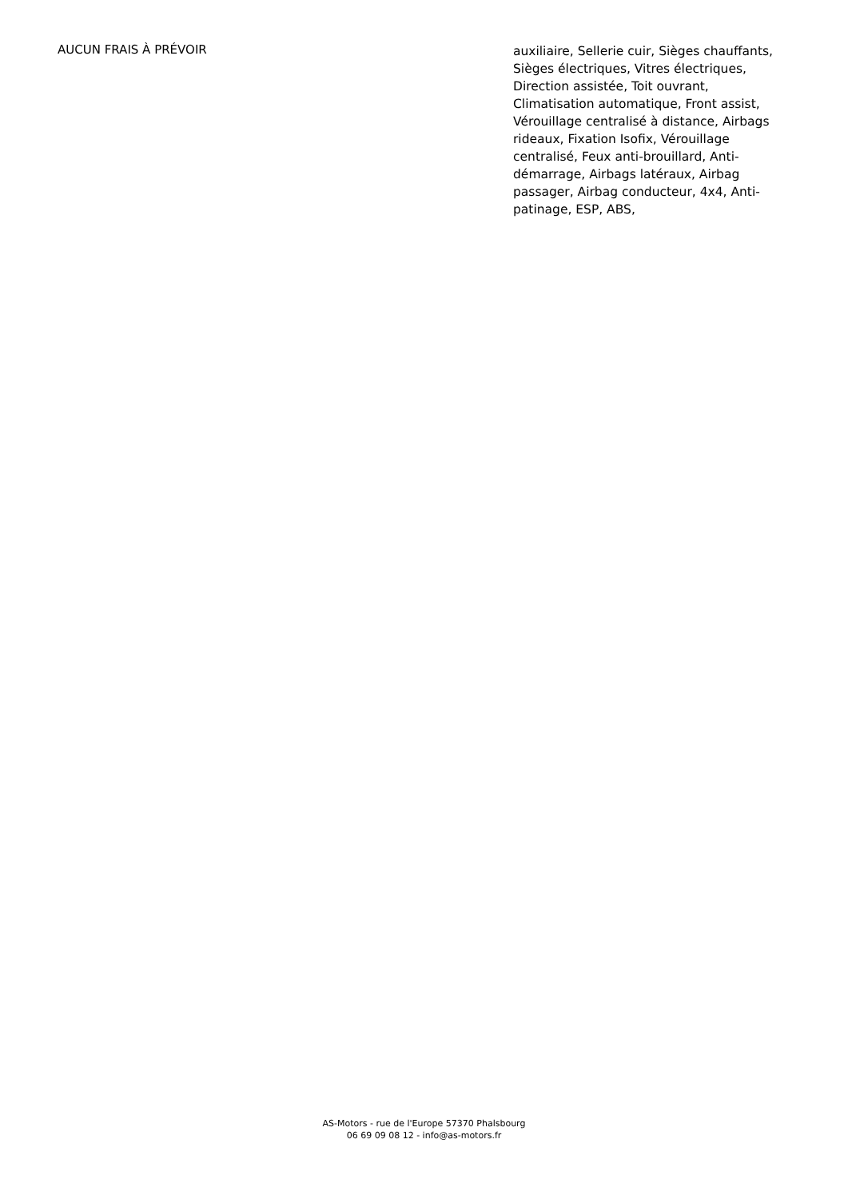AUCUN FRAIS À PRÉVOIR
auxiliaire, Sellerie cuir, Sièges chauffants, Sièges électriques, Vitres électriques, Direction assistée, Toit ouvrant, Climatisation automatique, Front assist, Vérouillage centralisé à distance, Airbags rideaux, Fixation Isofix, Vérouillage centralisé, Feux anti-brouillard, Anti-démarrage, Airbags latéraux, Airbag passager, Airbag conducteur, 4x4, Anti-patinage, ESP, ABS,
AS-Motors - rue de l'Europe 57370 Phalsbourg
06 69 09 08 12 - info@as-motors.fr